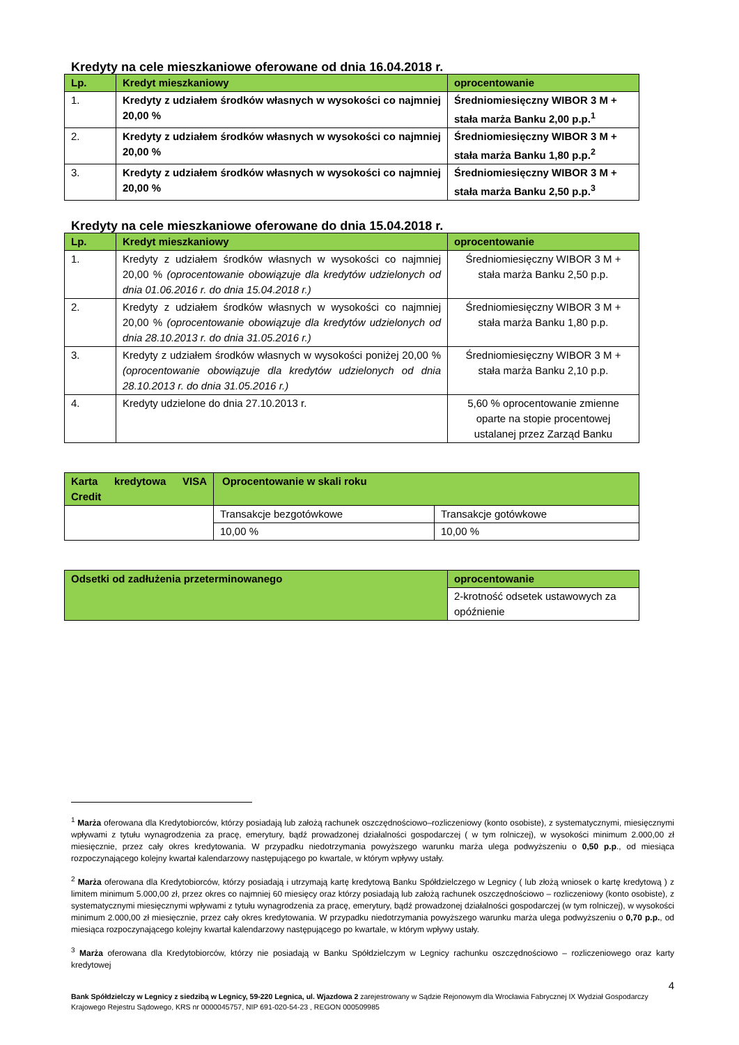Kredyty na cele mieszkaniowe oferowane od dnia 16.04.2018 r.
| Lp. | Kredyt mieszkaniowy | oprocentowanie |
| --- | --- | --- |
| 1. | Kredyty z udziałem środków własnych w wysokości co najmniej 20,00 % | Średniomiesięczny WIBOR 3 M + stała marża Banku 2,00 p.p.<sup>1</sup> |
| 2. | Kredyty z udziałem środków własnych w wysokości co najmniej 20,00 % | Średniomiesięczny WIBOR 3 M + stała marża Banku 1,80 p.p.<sup>2</sup> |
| 3. | Kredyty z udziałem środków własnych w wysokości co najmniej 20,00 % | Średniomiesięczny WIBOR 3 M + stała marża Banku 2,50 p.p.<sup>3</sup> |
Kredyty na cele mieszkaniowe oferowane do dnia 15.04.2018 r.
| Lp. | Kredyt mieszkaniowy | oprocentowanie |
| --- | --- | --- |
| 1. | Kredyty z udziałem środków własnych w wysokości co najmniej 20,00 % (oprocentowanie obowiązuje dla kredytów udzielonych od dnia 01.06.2016 r. do dnia 15.04.2018 r.) | Średniomiesięczny WIBOR 3 M + stała marża Banku 2,50 p.p. |
| 2. | Kredyty z udziałem środków własnych w wysokości co najmniej 20,00 % (oprocentowanie obowiązuje dla kredytów udzielonych od dnia 28.10.2013 r. do dnia 31.05.2016 r.) | Średniomiesięczny WIBOR 3 M + stała marża Banku 1,80 p.p. |
| 3. | Kredyty z udziałem środków własnych w wysokości poniżej 20,00 % (oprocentowanie obowiązuje dla kredytów udzielonych od dnia 28.10.2013 r. do dnia 31.05.2016 r.) | Średniomiesięczny WIBOR 3 M + stała marża Banku 2,10 p.p. |
| 4. | Kredyty udzielone do dnia 27.10.2013 r. | 5,60 % oprocentowanie zmienne oparte na stopie procentowej ustalanej przez Zarząd Banku |
| Karta kredytowa VISA Credit | Oprocentowanie w skali roku | |
| --- | --- | --- |
| | Transakcje bezgotówkowe | Transakcje gotówkowe |
| | 10,00 % | 10,00 % |
| Odsetki od zadłużenia przeterminowanego | oprocentowanie |
| --- | --- |
| | 2-krotność odsetek ustawowych za opóźnienie |
<sup>1</sup> Marża oferowana dla Kredytobiorców, którzy posiadają lub założą rachunek oszczędnościowo–rozliczeniowy (konto osobiste), z systematycznymi, miesięcznymi wpływami z tytułu wynagrodzenia za pracę, emerytury, bądź prowadzonej działalności gospodarczej ( w tym rolniczej), w wysokości minimum 2.000,00 zł miesięcznie, przez cały okres kredytowania. W przypadku niedotrzymania powyższego warunku marża ulega podwyższeniu o 0,50 p.p., od miesiąca rozpoczynającego kolejny kwartał kalendarzowy następującego po kwartale, w którym wpływy ustały.
<sup>2</sup> Marża oferowana dla Kredytobiorców, którzy posiadają i utrzymają kartę kredytową Banku Spółdzielczego w Legnicy ( lub złożą wniosek o kartę kredytową ) z limitem minimum 5.000,00 zł, przez okres co najmniej 60 miesięcy oraz którzy posiadają lub założą rachunek oszczędnościowo – rozliczeniowy (konto osobiste), z systematycznymi miesięcznymi wpływami z tytułu wynagrodzenia za pracę, emerytury, bądź prowadzonej działalności gospodarczej (w tym rolniczej), w wysokości minimum 2.000,00 zł miesięcznie, przez cały okres kredytowania. W przypadku niedotrzymania powyższego warunku marża ulega podwyższeniu o 0,70 p.p., od miesiąca rozpoczynającego kolejny kwartał kalendarzowy następującego po kwartale, w którym wpływy ustały.
<sup>3</sup> Marża oferowana dla Kredytobiorców, którzy nie posiadają w Banku Spółdzielczym w Legnicy rachunku oszczędnościowo – rozliczeniowego oraz karty kredytowej
4
Bank Spółdzielczy w Legnicy z siedzibą w Legnicy, 59-220 Legnica, ul. Wjazdowa 2 zarejestrowany w Sądzie Rejonowym dla Wrocławia Fabrycznej IX Wydział Gospodarczy Krajowego Rejestru Sądowego, KRS nr 0000045757, NIP 691-020-54-23 , REGON 000509985